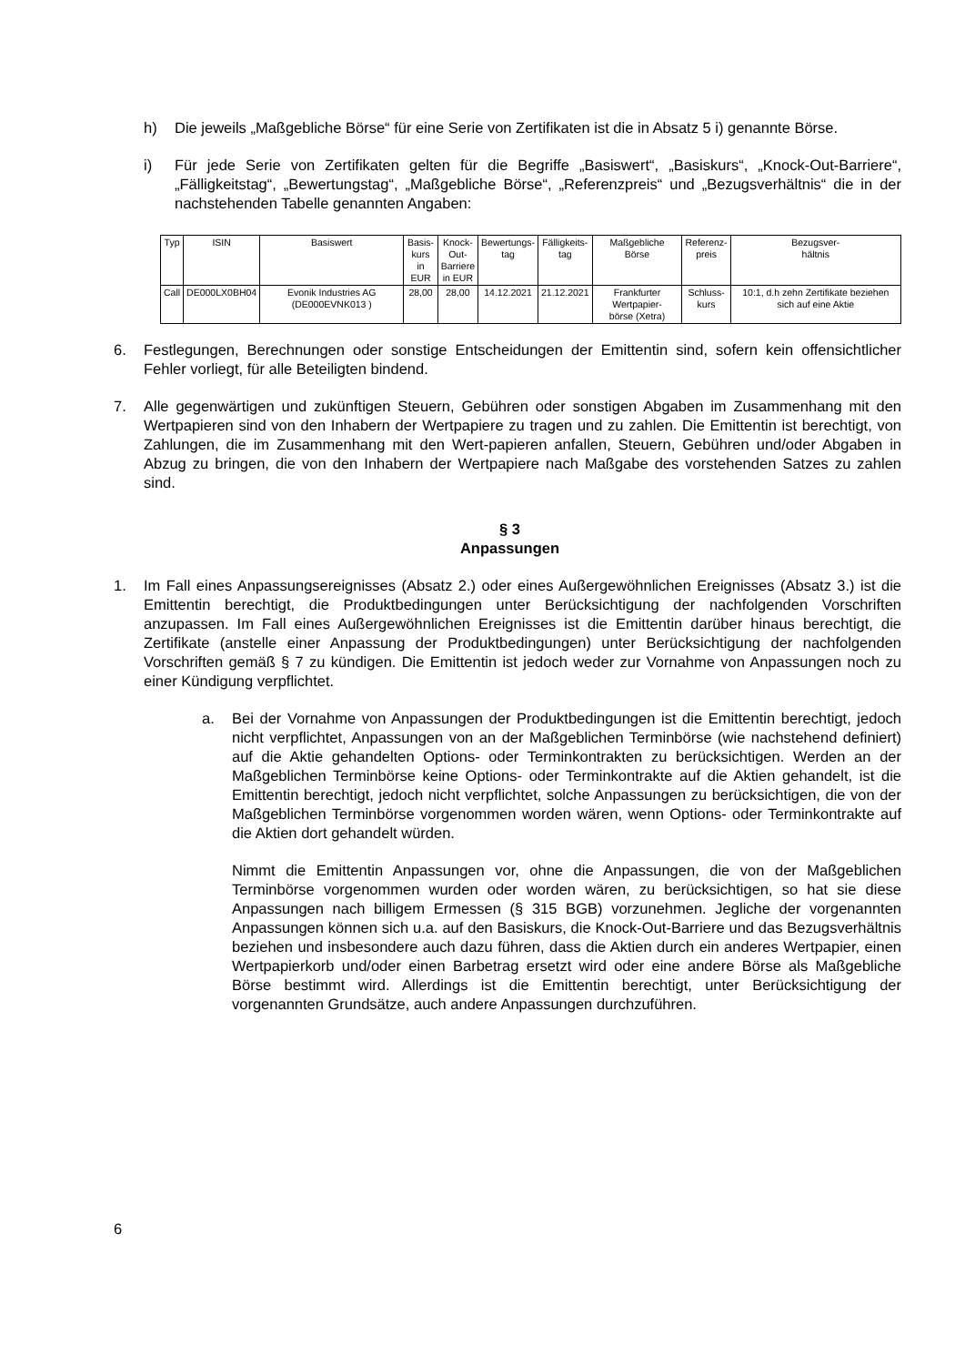h) Die jeweils „Maßgebliche Börse“ für eine Serie von Zertifikaten ist die in Absatz 5 i) genannte Börse.
i) Für jede Serie von Zertifikaten gelten für die Begriffe „Basiswert“, „Basiskurs“, „Knock-Out-Barriere“, „Fälligkeitstag“, „Bewertungstag“, „Maßgebliche Börse“, „Referenzpreis“ und „Bezugsverhältnis“ die in der nachstehenden Tabelle genannten Angaben:
| Typ | ISIN | Basiswert | Basis- kurs in EUR | Knock- Out- Barriere in EUR | Bewertungs- tag | Fälligkeits- tag | Maßgebliche Börse | Referenz- preis | Bezugsver- hältnis |
| --- | --- | --- | --- | --- | --- | --- | --- | --- | --- |
| Call | DE000LX0BH04 | Evonik Industries AG (DE000EVNK013 ) | 28,00 | 28,00 | 14.12.2021 | 21.12.2021 | Frankfurter Wertpapier- börse (Xetra) | Schluss- kurs | 10:1, d.h zehn Zertifikate beziehen sich auf eine Aktie |
6. Festlegungen, Berechnungen oder sonstige Entscheidungen der Emittentin sind, sofern kein offensichtlicher Fehler vorliegt, für alle Beteiligten bindend.
7. Alle gegenwärtigen und zukünftigen Steuern, Gebühren oder sonstigen Abgaben im Zusammenhang mit den Wertpapieren sind von den Inhabern der Wertpapiere zu tragen und zu zahlen. Die Emittentin ist berechtigt, von Zahlungen, die im Zusammenhang mit den Wert-papieren anfallen, Steuern, Gebühren und/oder Abgaben in Abzug zu bringen, die von den Inhabern der Wertpapiere nach Maßgabe des vorstehenden Satzes zu zahlen sind.
§ 3
Anpassungen
1. Im Fall eines Anpassungsereignisses (Absatz 2.) oder eines Außergewöhnlichen Ereignisses (Absatz 3.) ist die Emittentin berechtigt, die Produktbedingungen unter Berücksichtigung der nachfolgenden Vorschriften anzupassen. Im Fall eines Außergewöhnlichen Ereignisses ist die Emittentin darüber hinaus berechtigt, die Zertifikate (anstelle einer Anpassung der Produktbedingungen) unter Berücksichtigung der nachfolgenden Vorschriften gemäß § 7 zu kündigen. Die Emittentin ist jedoch weder zur Vornahme von Anpassungen noch zu einer Kündigung verpflichtet.
a. Bei der Vornahme von Anpassungen der Produktbedingungen ist die Emittentin berechtigt, jedoch nicht verpflichtet, Anpassungen von an der Maßgeblichen Terminbörse (wie nachstehend definiert) auf die Aktie gehandelten Options- oder Terminkontrakten zu berücksichtigen. Werden an der Maßgeblichen Terminbörse keine Options- oder Terminkontrakte auf die Aktien gehandelt, ist die Emittentin berechtigt, jedoch nicht verpflichtet, solche Anpassungen zu berücksichtigen, die von der Maßgeblichen Terminbörse vorgenommen worden wären, wenn Options- oder Terminkontrakte auf die Aktien dort gehandelt würden.
Nimmt die Emittentin Anpassungen vor, ohne die Anpassungen, die von der Maßgeblichen Terminbörse vorgenommen wurden oder worden wären, zu berücksichtigen, so hat sie diese Anpassungen nach billigem Ermessen (§ 315 BGB) vorzunehmen. Jegliche der vorgenannten Anpassungen können sich u.a. auf den Basiskurs, die Knock-Out-Barriere und das Bezugsverhältnis beziehen und insbesondere auch dazu führen, dass die Aktien durch ein anderes Wertpapier, einen Wertpapierkorb und/oder einen Barbetrag ersetzt wird oder eine andere Börse als Maßgebliche Börse bestimmt wird. Allerdings ist die Emittentin berechtigt, unter Berücksichtigung der vorgenannten Grundsätze, auch andere Anpassungen durchzuführen.
6